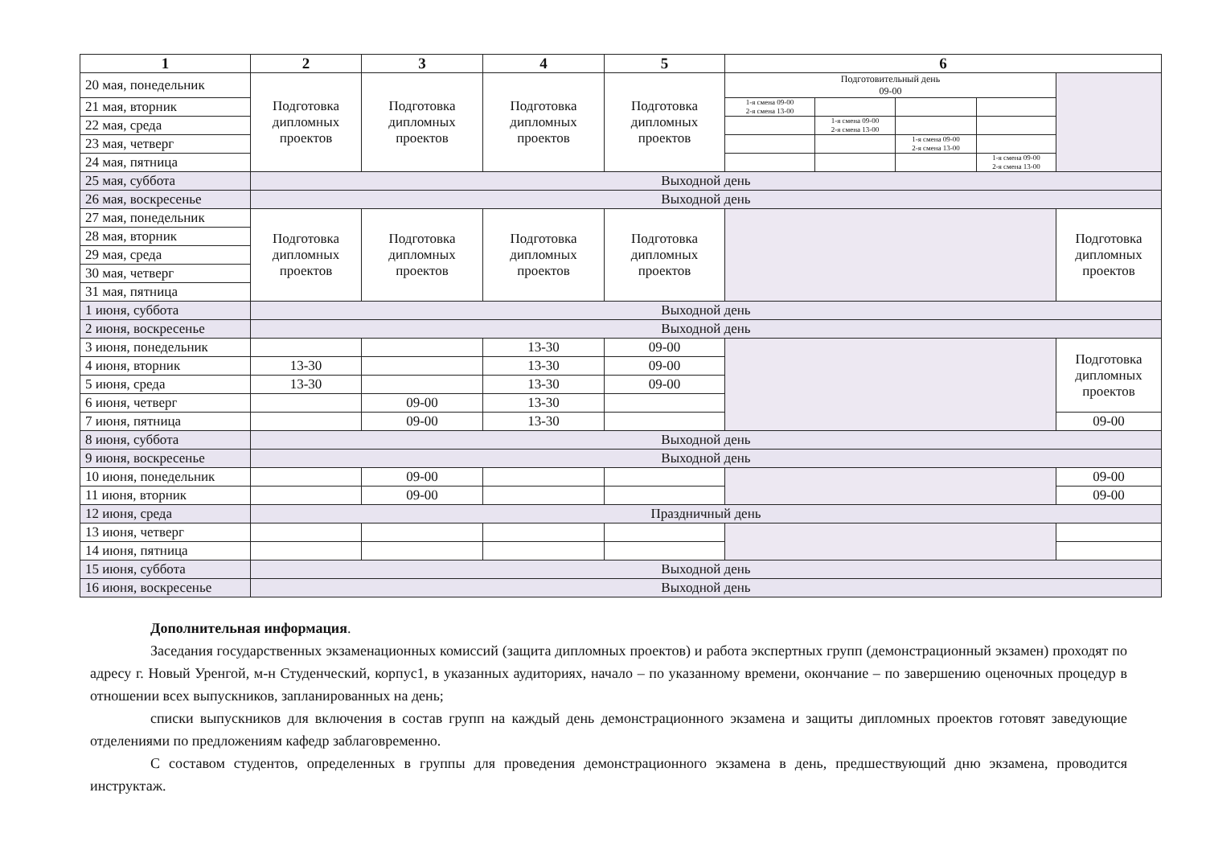| 1 | 2 | 3 | 4 | 5 | 6 | | | | |
| --- | --- | --- | --- | --- | --- | --- | --- | --- | --- |
| 20 мая, понедельник | Подготовка дипломных проектов | Подготовка дипломных проектов | Подготовка дипломных проектов | Подготовка дипломных проектов | Подготовительный день 09-00 | | | | |
| 21 мая, вторник | | | | | 1-я смена 09-00 2-я смена 13-00 | | | | |
| 22 мая, среда | | | | | | 1-я смена 09-00 2-я смена 13-00 | | | |
| 23 мая, четверг | | | | | | | 1-я смена 09-00 2-я смена 13-00 | | |
| 24 мая, пятница | | | | | | | | 1-я смена 09-00 2-я смена 13-00 | |
| 25 мая, суббота | Выходной день | | | | | | | | |
| 26 мая, воскресенье | Выходной день | | | | | | | | |
| 27 мая, понедельник | Подготовка дипломных проектов | Подготовка дипломных проектов | Подготовка дипломных проектов | Подготовка дипломных проектов | | | | | Подготовка дипломных проектов |
| 28 мая, вторник | | | | | | | | | |
| 29 мая, среда | | | | | | | | | |
| 30 мая, четверг | | | | | | | | | |
| 31 мая, пятница | | | | | | | | | |
| 1 июня, суббота | Выходной день | | | | | | | | |
| 2 июня, воскресенье | Выходной день | | | | | | | | |
| 3 июня, понедельник | | | 13-30 | 09-00 | | | | | Подготовка дипломных проектов |
| 4 июня, вторник | 13-30 | | 13-30 | 09-00 | | | | | |
| 5 июня, среда | 13-30 | | 13-30 | 09-00 | | | | | |
| 6 июня, четверг | | 09-00 | 13-30 | | | | | | |
| 7 июня, пятница | | 09-00 | 13-30 | | | | | | 09-00 |
| 8 июня, суббота | Выходной день | | | | | | | | |
| 9 июня, воскресенье | Выходной день | | | | | | | | |
| 10 июня, понедельник | | 09-00 | | | | | | | 09-00 |
| 11 июня, вторник | | 09-00 | | | | | | | 09-00 |
| 12 июня, среда | Праздничный день | | | | | | | | |
| 13 июня, четверг | | | | | | | | | |
| 14 июня, пятница | | | | | | | | | |
| 15 июня, суббота | Выходной день | | | | | | | | |
| 16 июня, воскресенье | Выходной день | | | | | | | | |
Дополнительная информация.
Заседания государственных экзаменационных комиссий (защита дипломных проектов) и работа экспертных групп (демонстрационный экзамен) проходят по адресу г. Новый Уренгой, м-н Студенческий, корпус1, в указанных аудиториях, начало – по указанному времени, окончание – по завершению оценочных процедур в отношении всех выпускников, запланированных на день;
списки выпускников для включения в состав групп на каждый день демонстрационного экзамена и защиты дипломных проектов готовят заведующие отделениями по предложениям кафедр заблаговременно.
С составом студентов, определенных в группы для проведения демонстрационного экзамена в день, предшествующий дню экзамена, проводится инструктаж.